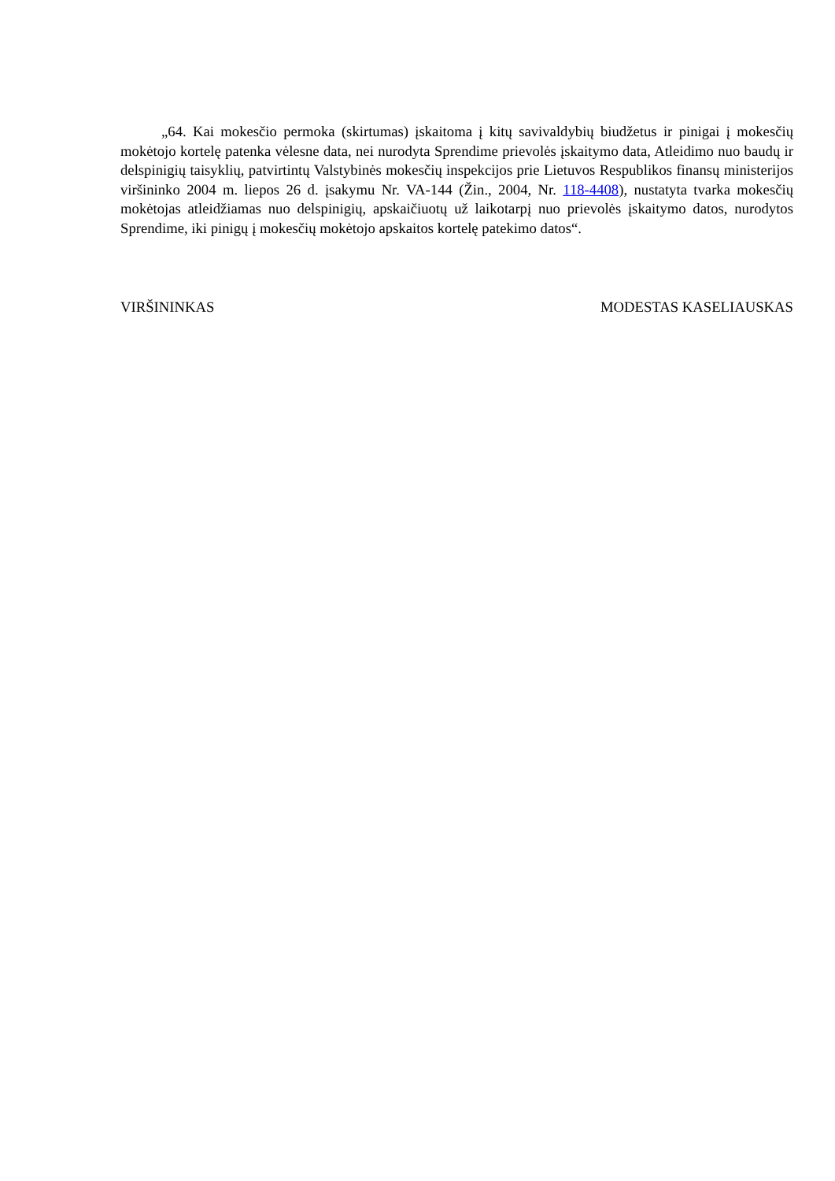„64. Kai mokesčio permoka (skirtumas) įskaitoma į kitų savivaldybių biudžetus ir pinigai į mokesčių mokėtojo kortelę patenka vėlesne data, nei nurodyta Sprendime prievolės įskaitymo data, Atleidimo nuo baudų ir delspinigių taisyklių, patvirtintų Valstybinės mokesčių inspekcijos prie Lietuvos Respublikos finansų ministerijos viršininko 2004 m. liepos 26 d. įsakymu Nr. VA-144 (Žin., 2004, Nr. 118-4408), nustatyta tvarka mokesčių mokėtojas atleidžiamas nuo delspinigių, apskaičiuotų už laikotarpį nuo prievolės įskaitymo datos, nurodytos Sprendime, iki pinigų į mokesčių mokėtojo apskaitos kortelę patekimo datos“.
VIRŠININKAS MODESTAS KASELIAUSKAS